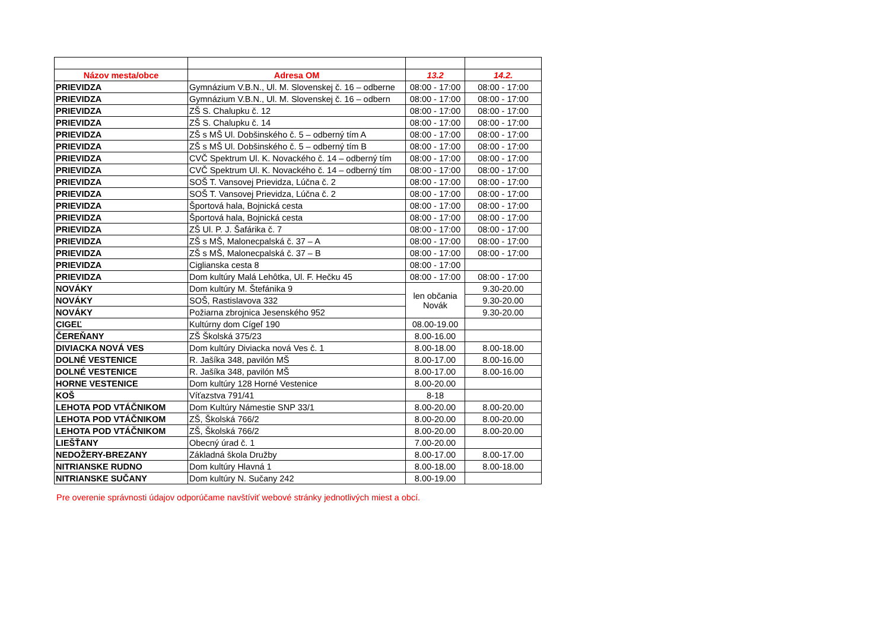| Názov mesta/obce | Adresa OM | 13.2 | 14.2. |
| --- | --- | --- | --- |
| PRIEVIDZA | Gymnázium V.B.N., Ul. M. Slovenskej č. 16 – odberne | 08:00 - 17:00 | 08:00 - 17:00 |
| PRIEVIDZA | Gymnázium V.B.N., Ul. M. Slovenskej č. 16 – odbern | 08:00 - 17:00 | 08:00 - 17:00 |
| PRIEVIDZA | ZŠ S. Chalupku č. 12 | 08:00 - 17:00 | 08:00 - 17:00 |
| PRIEVIDZA | ZŠ S. Chalupku č. 14 | 08:00 - 17:00 | 08:00 - 17:00 |
| PRIEVIDZA | ZŠ s MŠ Ul. Dobšinského č. 5 – odberný tím A | 08:00 - 17:00 | 08:00 - 17:00 |
| PRIEVIDZA | ZŠ s MŠ Ul. Dobšinského č. 5 – odberný tím B | 08:00 - 17:00 | 08:00 - 17:00 |
| PRIEVIDZA | CVČ Spektrum Ul. K. Novackého č. 14 – odberný tím | 08:00 - 17:00 | 08:00 - 17:00 |
| PRIEVIDZA | CVČ Spektrum Ul. K. Novackého č. 14 – odberný tím | 08:00 - 17:00 | 08:00 - 17:00 |
| PRIEVIDZA | SOŠ T. Vansovej Prievidza, Lúčna č. 2 | 08:00 - 17:00 | 08:00 - 17:00 |
| PRIEVIDZA | SOŠ T. Vansovej Prievidza, Lúčna č. 2 | 08:00 - 17:00 | 08:00 - 17:00 |
| PRIEVIDZA | Športová hala, Bojnická cesta | 08:00 - 17:00 | 08:00 - 17:00 |
| PRIEVIDZA | Športová hala, Bojnická cesta | 08:00 - 17:00 | 08:00 - 17:00 |
| PRIEVIDZA | ZŠ Ul. P. J. Šafárika č. 7 | 08:00 - 17:00 | 08:00 - 17:00 |
| PRIEVIDZA | ZŠ s MŠ, Malonecpalská č. 37 – A | 08:00 - 17:00 | 08:00 - 17:00 |
| PRIEVIDZA | ZŠ s MŠ, Malonecpalská č. 37 – B | 08:00 - 17:00 | 08:00 - 17:00 |
| PRIEVIDZA | Ciglianska cesta 8 | 08:00 - 17:00 | |
| PRIEVIDZA | Dom kultúry Malá Lehôtka, Ul. F. Hečku 45 | 08:00 - 17:00 | 08:00 - 17:00 |
| NOVÁKY | Dom kultúry M. Štefánika 9 | len občania Novák | 9.30-20.00 |
| NOVÁKY | SOŠ, Rastislavova 332 | | 9.30-20.00 |
| NOVÁKY | Požiarna zbrojnica Jesenského 952 | | 9.30-20.00 |
| CIGEĽ | Kultúrny dom Cígeľ 190 | 08.00-19.00 | |
| ČEREŇANY | ZŠ Školská 375/23 | 8.00-16.00 | |
| DIVIACKA NOVÁ VES | Dom kultúry Diviacka nová Ves č. 1 | 8.00-18.00 | 8.00-18.00 |
| DOLNÉ VESTENICE | R. Jašíka 348, pavilón MŠ | 8.00-17.00 | 8.00-16.00 |
| DOLNÉ VESTENICE | R. Jašíka 348, pavilón MŠ | 8.00-17.00 | 8.00-16.00 |
| HORNE VESTENICE | Dom kultúry 128 Horné Vestenice | 8.00-20.00 | |
| KOŠ | Víťazstva 791/41 | 8-18 | |
| LEHOTA POD VTÁČNIKOM | Dom Kultúry Námestie SNP 33/1 | 8.00-20.00 | 8.00-20.00 |
| LEHOTA POD VTÁČNIKOM | ZŠ, Školská 766/2 | 8.00-20.00 | 8.00-20.00 |
| LEHOTA POD VTÁČNIKOM | ZŠ, Školská 766/2 | 8.00-20.00 | 8.00-20.00 |
| LIEŠŤANY | Obecný úrad č. 1 | 7.00-20.00 | |
| NEDOŽERY-BREZANY | Základná škola Družby | 8.00-17.00 | 8.00-17.00 |
| NITRIANSKE RUDNO | Dom kultúry Hlavná 1 | 8.00-18.00 | 8.00-18.00 |
| NITRIANSKE SUČANY | Dom kultúry N. Sučany 242 | 8.00-19.00 | |
Pre overenie správnosti údajov odporúčame navštíviť webové stránky jednotlivých miest a obcí.